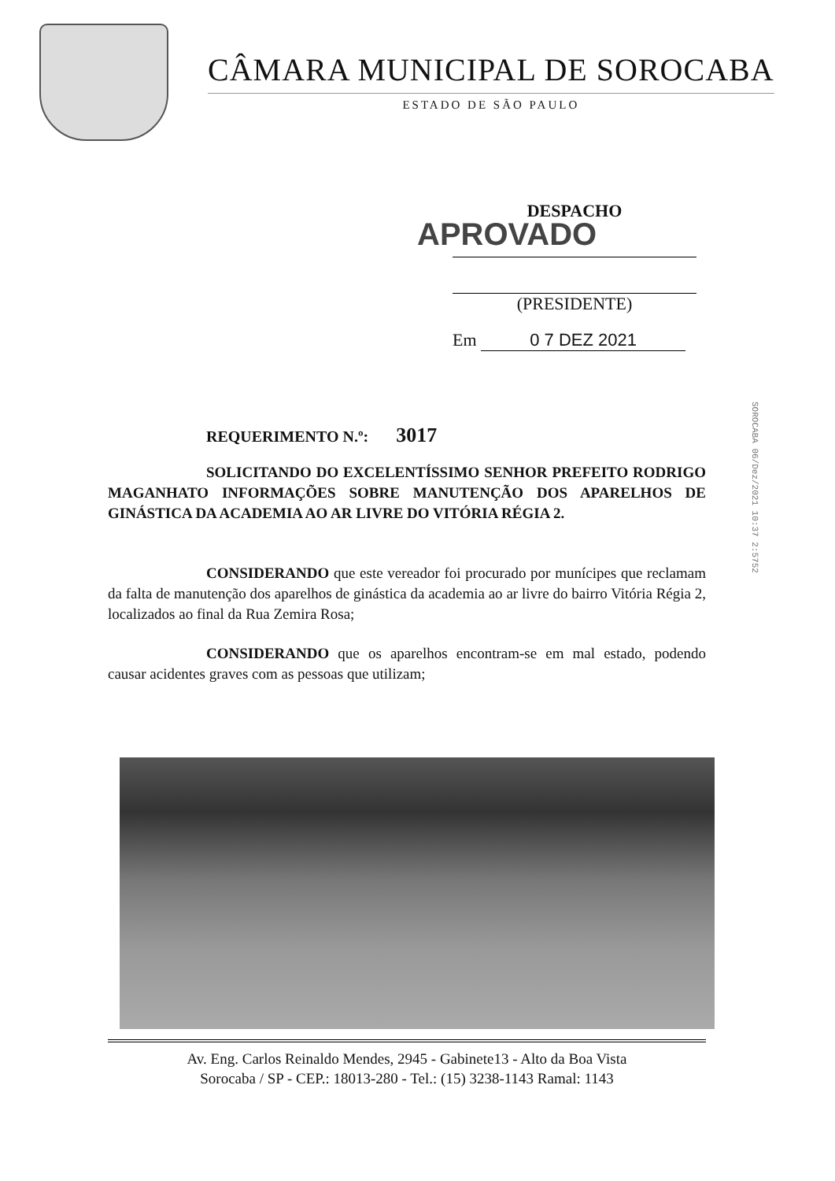CÂMARA MUNICIPAL DE SOROCABA
ESTADO DE SÃO PAULO
DESPACHO
APROVADO
(PRESIDENTE)
Em 0 7 DEZ 2021
SOROCABA 06/Dez/2021 10:37 2:5752
REQUERIMENTO N.º: 3017
SOLICITANDO DO EXCELENTÍSSIMO SENHOR PREFEITO RODRIGO MAGANHATO INFORMAÇÕES SOBRE MANUTENÇÃO DOS APARELHOS DE GINÁSTICA DA ACADEMIA AO AR LIVRE DO VITÓRIA RÉGIA 2.
CONSIDERANDO que este vereador foi procurado por munícipes que reclamam da falta de manutenção dos aparelhos de ginástica da academia ao ar livre do bairro Vitória Régia 2, localizados ao final da Rua Zemira Rosa;
CONSIDERANDO que os aparelhos encontram-se em mal estado, podendo causar acidentes graves com as pessoas que utilizam;
Av. Eng. Carlos Reinaldo Mendes, 2945 - Gabinete13 - Alto da Boa Vista
Sorocaba / SP - CEP.: 18013-280 - Tel.: (15) 3238-1143 Ramal: 1143